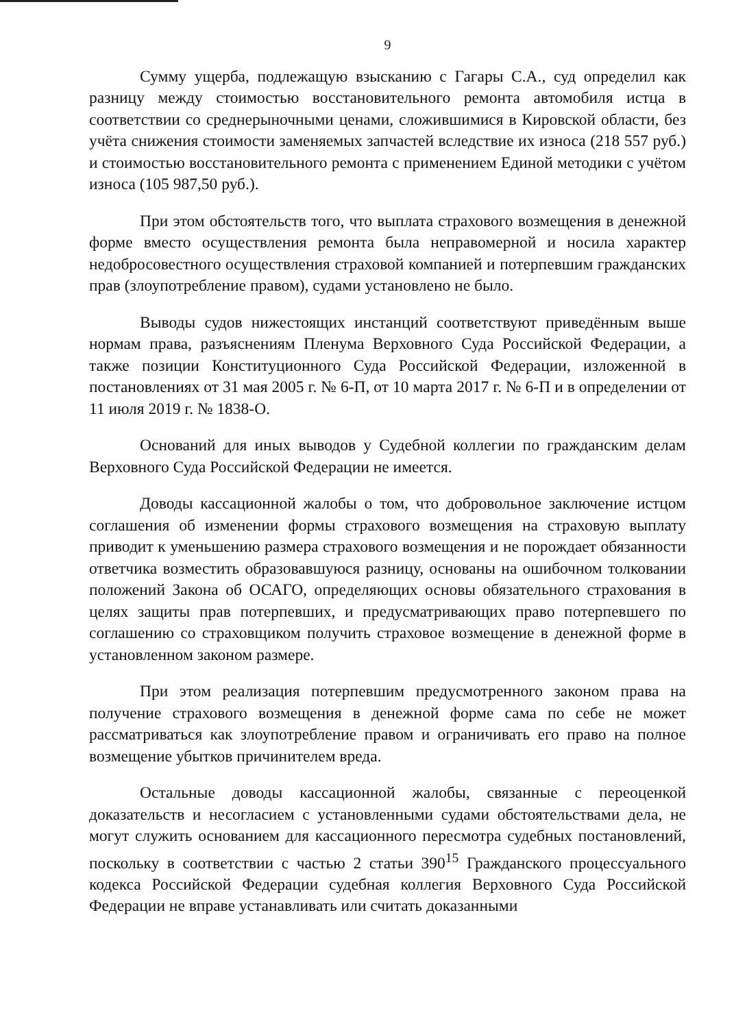9
Сумму ущерба, подлежащую взысканию с Гагары С.А., суд определил как разницу между стоимостью восстановительного ремонта автомобиля истца в соответствии со среднерыночными ценами, сложившимися в Кировской области, без учёта снижения стоимости заменяемых запчастей вследствие их износа (218 557 руб.) и стоимостью восстановительного ремонта с применением Единой методики с учётом износа (105 987,50 руб.).
При этом обстоятельств того, что выплата страхового возмещения в денежной форме вместо осуществления ремонта была неправомерной и носила характер недобросовестного осуществления страховой компанией и потерпевшим гражданских прав (злоупотребление правом), судами установлено не было.
Выводы судов нижестоящих инстанций соответствуют приведённым выше нормам права, разъяснениям Пленума Верховного Суда Российской Федерации, а также позиции Конституционного Суда Российской Федерации, изложенной в постановлениях от 31 мая 2005 г. № 6-П, от 10 марта 2017 г. № 6-П и в определении от 11 июля 2019 г. № 1838-О.
Оснований для иных выводов у Судебной коллегии по гражданским делам Верховного Суда Российской Федерации не имеется.
Доводы кассационной жалобы о том, что добровольное заключение истцом соглашения об изменении формы страхового возмещения на страховую выплату приводит к уменьшению размера страхового возмещения и не порождает обязанности ответчика возместить образовавшуюся разницу, основаны на ошибочном толковании положений Закона об ОСАГО, определяющих основы обязательного страхования в целях защиты прав потерпевших, и предусматривающих право потерпевшего по соглашению со страховщиком получить страховое возмещение в денежной форме в установленном законом размере.
При этом реализация потерпевшим предусмотренного законом права на получение страхового возмещения в денежной форме сама по себе не может рассматриваться как злоупотребление правом и ограничивать его право на полное возмещение убытков причинителем вреда.
Остальные доводы кассационной жалобы, связанные с переоценкой доказательств и несогласием с установленными судами обстоятельствами дела, не могут служить основанием для кассационного пересмотра судебных постановлений, поскольку в соответствии с частью 2 статьи 390<sup>15</sup> Гражданского процессуального кодекса Российской Федерации судебная коллегия Верховного Суда Российской Федерации не вправе устанавливать или считать доказанными